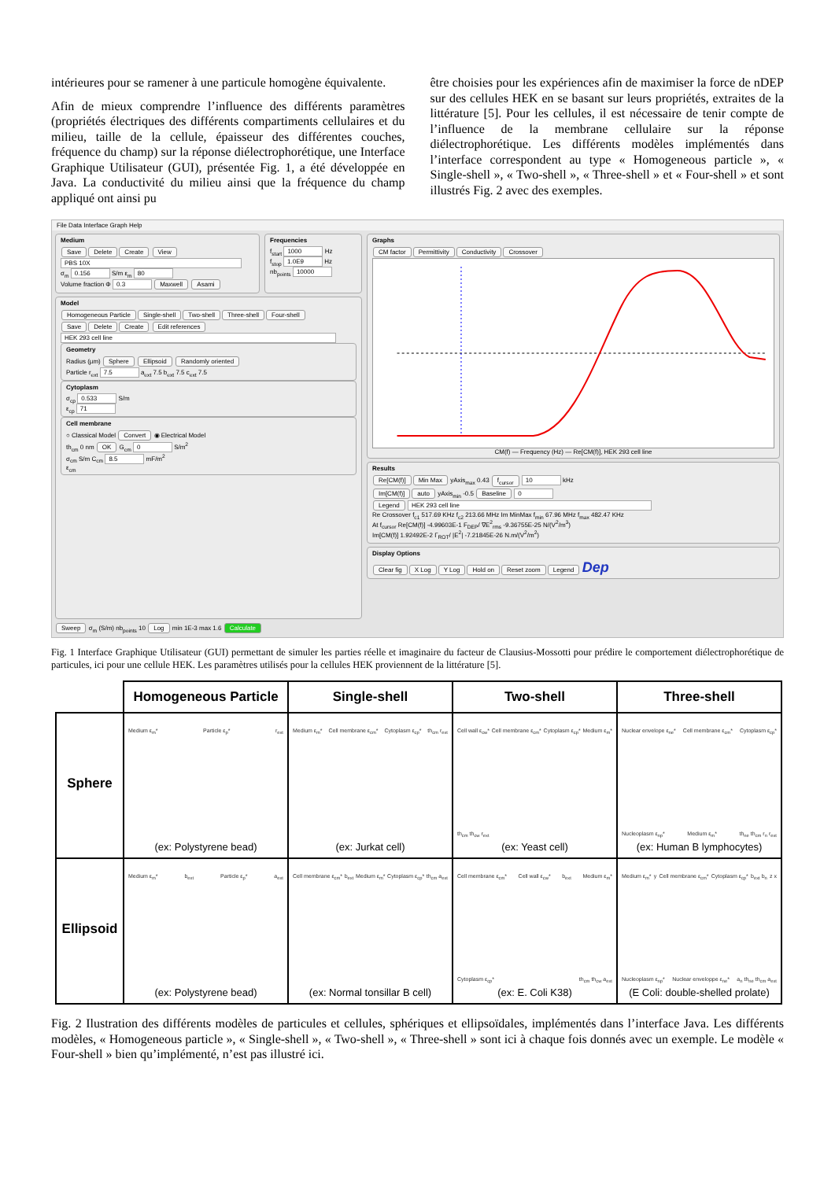intérieures pour se ramener à une particule homogène équivalente.
Afin de mieux comprendre l’influence des différents paramètres (propriétés électriques des différents compartiments cellulaires et du milieu, taille de la cellule, épaisseur des différentes couches, fréquence du champ) sur la réponse diélectrophorétique, une Interface Graphique Utilisateur (GUI), présentée Fig. 1, a été développée en Java. La conductivité du milieu ainsi que la fréquence du champ appliqué ont ainsi pu
être choisies pour les expériences afin de maximiser la force de nDEP sur des cellules HEK en se basant sur leurs propriétés, extraites de la littérature [5]. Pour les cellules, il est nécessaire de tenir compte de l’influence de la membrane cellulaire sur la réponse diélectrophorétique. Les différents modèles implémentés dans l’interface correspondent au type « Homogeneous particle », « Single-shell », « Two-shell », « Three-shell » et « Four-shell » et sont illustrés Fig. 2 avec des exemples.
File Data Interface Graph Help
Medium
Save Delete Create View
PBS 10X
σ<sub>m</sub> 0.156 S/m ε<sub>m</sub> 80
Volume fraction Φ 0.3 Maxwell Asami
Frequencies
f<sub>start</sub> 1000 Hz
f<sub>stop</sub> 1.0E9 Hz
nb<sub>points</sub> 10000
Model
Homogeneous Particle Single-shell Two-shell Three-shell Four-shell
Save Delete Create Edit references
HEK 293 cell line
Geometry
Radius (µm) Sphere Ellipsoid Randomly oriented
Particle r<sub>ext</sub> 7.5 a<sub>ext</sub> 7.5 b<sub>ext</sub> 7.5 c<sub>ext</sub> 7.5
Cytoplasm
σ<sub>cp</sub> 0.533 S/m
ε<sub>cp</sub> 71
Cell membrane
○ Classical Model Convert ◉ Electrical Model
th<sub>cm</sub> 0 nm OK G<sub>cm</sub> 0 S/m<sup>2</sup>
σ<sub>cm</sub> S/m C<sub>cm</sub> 8.5 mF/m<sup>2</sup>
ε<sub>cm</sub>
Sweep σ<sub>m</sub> (S/m) nb<sub>points</sub> 10 Log min 1E-3 max 1.6 Calculate
Graphs
CM factor Permittivity Conductivity Crossover
CM(f) — Frequency (Hz) — Re[CM(f)], HEK 293 cell line
Results
Re[CM(f)] Min Max yAxis<sub>max</sub> 0.43 f<sub>cursor</sub> 10 kHz
Im[CM(f)] auto yAxis<sub>min</sub> -0.5 Baseline 0
Legend HEK 293 cell line
Re Crossover f<sub>c1</sub> 517.69 KHz f<sub>c2</sub> 213.66 MHz Im MinMax f<sub>min</sub> 67.96 MHz f<sub>max</sub> 482.47 KHz
At f<sub>cursor</sub> Re[CM(f)] -4.99603E-1 F<sub>DEP</sub>/ ∇E<sup>2</sup><sub>rms</sub> -9.36755E-25 N/(V<sup>2</sup>/m<sup>3</sup>)
Im[CM(f)] 1.92492E-2 Γ<sub>ROT</sub>/ |E<sup>2</sup>| -7.21845E-26 N.m/(V<sup>2</sup>/m<sup>2</sup>)
Display Options
Clear fig X Log Y Log Hold on Reset zoom Legend Dep
Fig. 1 Interface Graphique Utilisateur (GUI) permettant de simuler les parties réelle et imaginaire du facteur de Clausius-Mossotti pour prédire le comportement diélectrophorétique de particules, ici pour une cellule HEK. Les paramètres utilisés pour la cellules HEK proviennent de la littérature [5].
| | Homogeneous Particle | Single-shell | Two-shell | Three-shell |
| --- | --- | --- | --- | --- |
| Sphere | Medium ε<sub>m</sub>* Particle ε<sub>p</sub>* r<sub>ext</sub> (ex: Polystyrene bead) | Medium ε<sub>m</sub>* Cell membrane ε<sub>cm</sub>* Cytoplasm ε<sub>cp</sub>* th<sub>cm</sub> r<sub>ext</sub> (ex: Jurkat cell) | Cell wall ε<sub>cw</sub>* Cell membrane ε<sub>cm</sub>* Cytoplasm ε<sub>cp</sub>* Medium ε<sub>m</sub>* th<sub>cm</sub> th<sub>cw</sub> r<sub>ext</sub> (ex: Yeast cell) | Nuclear envelope ε<sub>ne</sub>* Cell membrane ε<sub>cm</sub>* Cytoplasm ε<sub>cp</sub>* Nucleoplasm ε<sub>np</sub>* Medium ε<sub>m</sub>* th<sub>ne</sub> th<sub>cm</sub> r<sub>n</sub> r<sub>ext</sub> (ex: Human B lymphocytes) |
| Ellipsoid | Medium ε<sub>m</sub>* b<sub>ext</sub> Particle ε<sub>p</sub>* a<sub>ext</sub> (ex: Polystyrene bead) | Cell membrane ε<sub>cm</sub>* b<sub>ext</sub> Medium ε<sub>m</sub>* Cytoplasm ε<sub>cp</sub>* th<sub>cm</sub> a<sub>ext</sub> (ex: Normal tonsillar B cell) | Cell membrane ε<sub>cm</sub>* Cell wall ε<sub>cw</sub>* b<sub>ext</sub> Medium ε<sub>m</sub>* Cytoplasm ε<sub>cp</sub>* th<sub>cm</sub> th<sub>cw</sub> a<sub>ext</sub> (ex: E. Coli K38) | Medium ε<sub>m</sub>* y Cell membrane ε<sub>cm</sub>* Cytoplasm ε<sub>cp</sub>* b<sub>ext</sub> b<sub>n</sub> z x Nucleoplasm ε<sub>np</sub>* Nuclear enveloppe ε<sub>ne</sub>* a<sub>n</sub> th<sub>ne</sub> th<sub>cm</sub> a<sub>ext</sub> (E Coli: double-shelled prolate) |
Fig. 2 Ilustration des différents modèles de particules et cellules, sphériques et ellipsoïdales, implémentés dans l’interface Java. Les différents modèles, « Homogeneous particle », « Single-shell », « Two-shell », « Three-shell » sont ici à chaque fois donnés avec un exemple. Le modèle « Four-shell » bien qu’implémenté, n’est pas illustré ici.